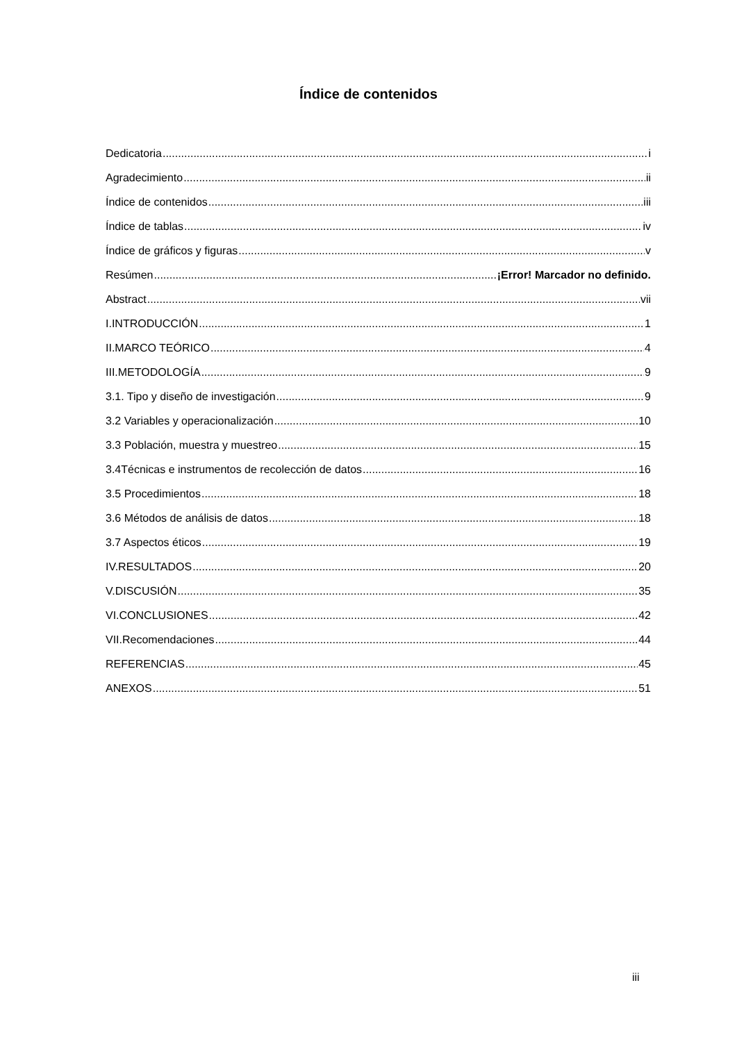Índice de contenidos
Dedicatoria i
Agradecimiento ii
Índice de contenidos iii
Índice de tablas iv
Índice de gráficos y figuras v
Resúmen ¡Error! Marcador no definido.
Abstract vii
I.INTRODUCCIÓN 1
II.MARCO TEÓRICO 4
III.METODOLOGÍA 9
3.1. Tipo y diseño de investigación 9
3.2 Variables y operacionalización 10
3.3 Población, muestra y muestreo 15
3.4Técnicas e instrumentos de recolección de datos 16
3.5 Procedimientos 18
3.6 Métodos de análisis de datos 18
3.7 Aspectos éticos 19
IV.RESULTADOS 20
V.DISCUSIÓN 35
VI.CONCLUSIONES 42
VII.Recomendaciones 44
REFERENCIAS 45
ANEXOS 51
iii